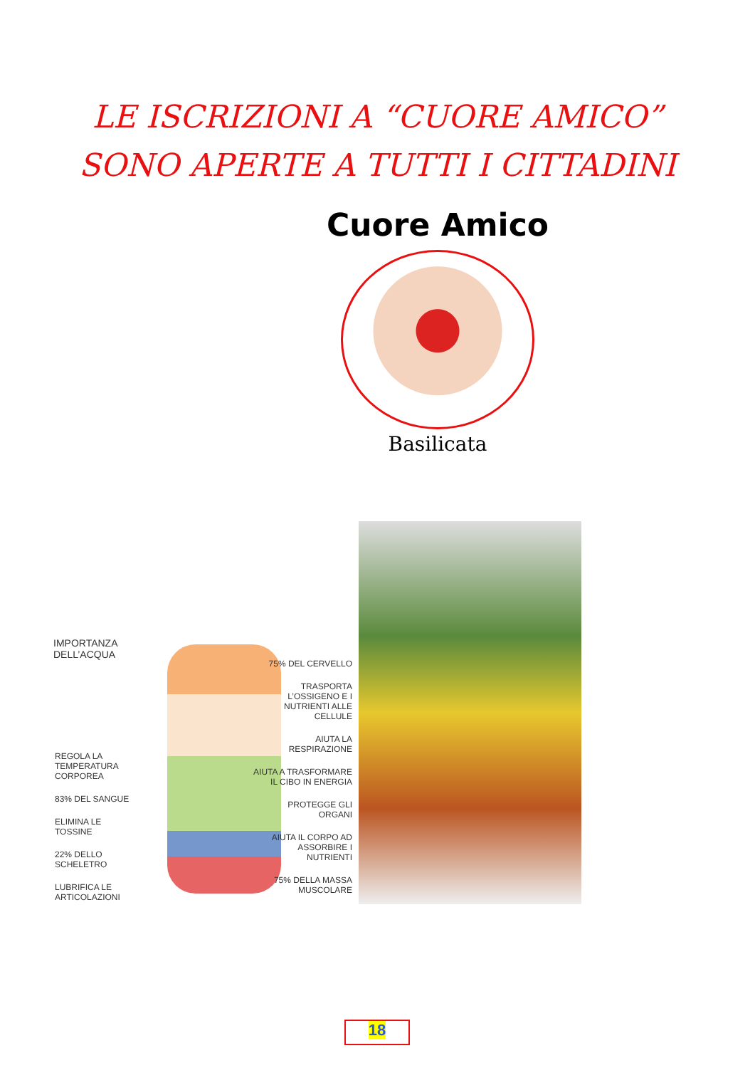LE ISCRIZIONI A “CUORE AMICO”
SONO APERTE A TUTTI I CITTADINI
Cuore Amico
Basilicata
IMPORTANZA
DELL’ACQUA
REGOLA LA TEMPERATURA CORPOREA
83% DEL SANGUE
ELIMINA LE TOSSINE
22% DELLO SCHELETRO
LUBRIFICA LE ARTICOLAZIONI
75% DEL CERVELLO
TRASPORTA L’OSSIGENO E I NUTRIENTI ALLE CELLULE
AIUTA LA RESPIRAZIONE
AIUTA A TRASFORMARE IL CIBO IN ENERGIA
PROTEGGE GLI ORGANI
AIUTA IL CORPO AD ASSORBIRE I NUTRIENTI
75% DELLA MASSA MUSCOLARE
18